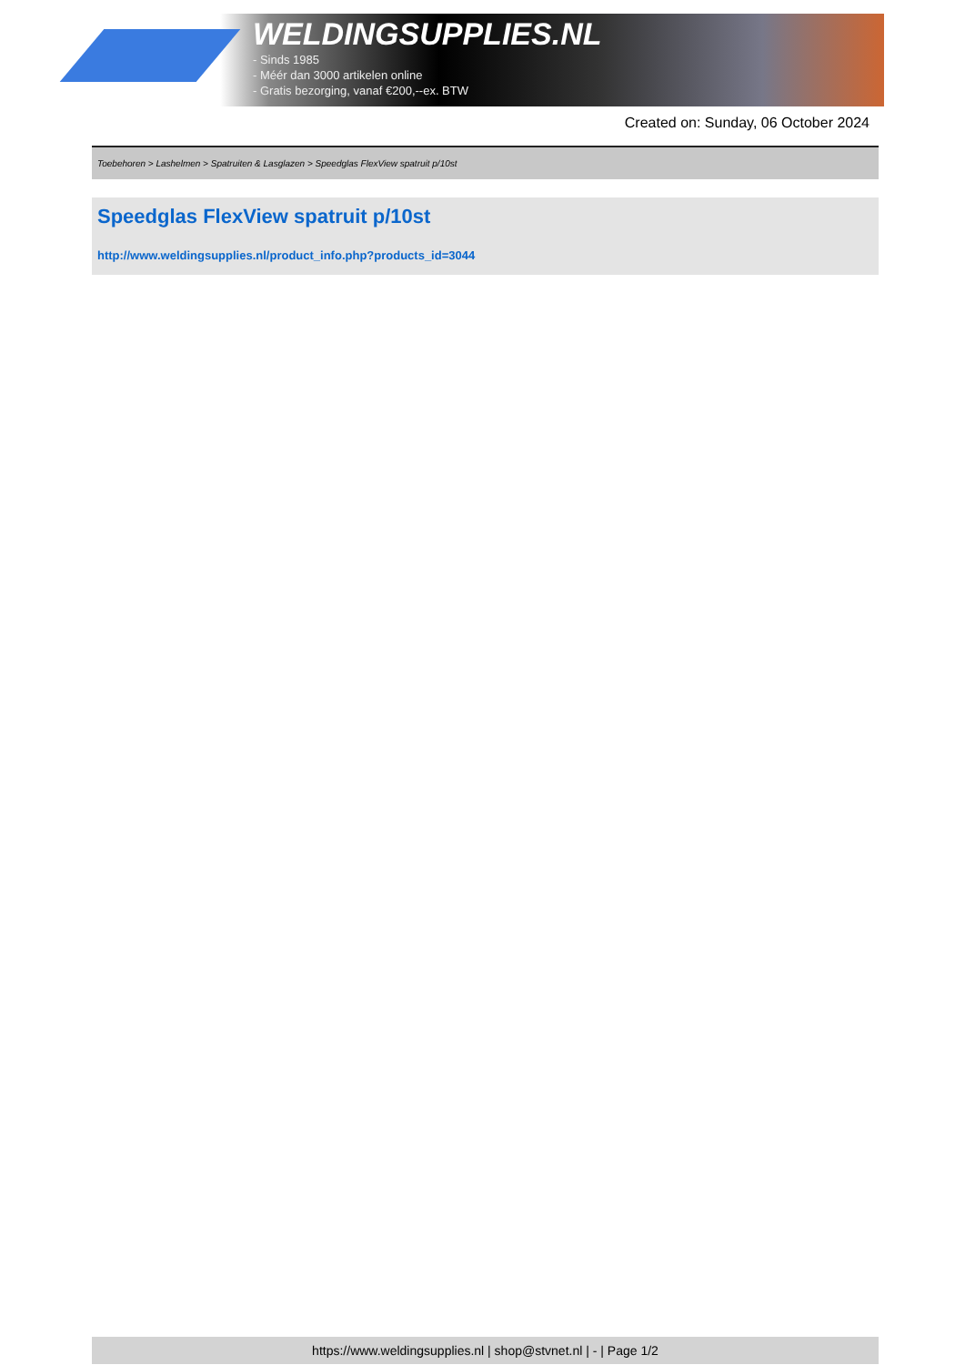WELDINGSUPPLIES.NL
- Sinds 1985
- Méér dan 3000 artikelen online
- Gratis bezorging, vanaf €200,--ex. BTW
Created on: Sunday, 06 October 2024
Toebehoren > Lashelmen > Spatruiten & Lasglazen > Speedglas FlexView spatruit p/10st
Speedglas FlexView spatruit p/10st
http://www.weldingsupplies.nl/product_info.php?products_id=3044
https://www.weldingsupplies.nl | shop@stvnet.nl | - | Page 1/2